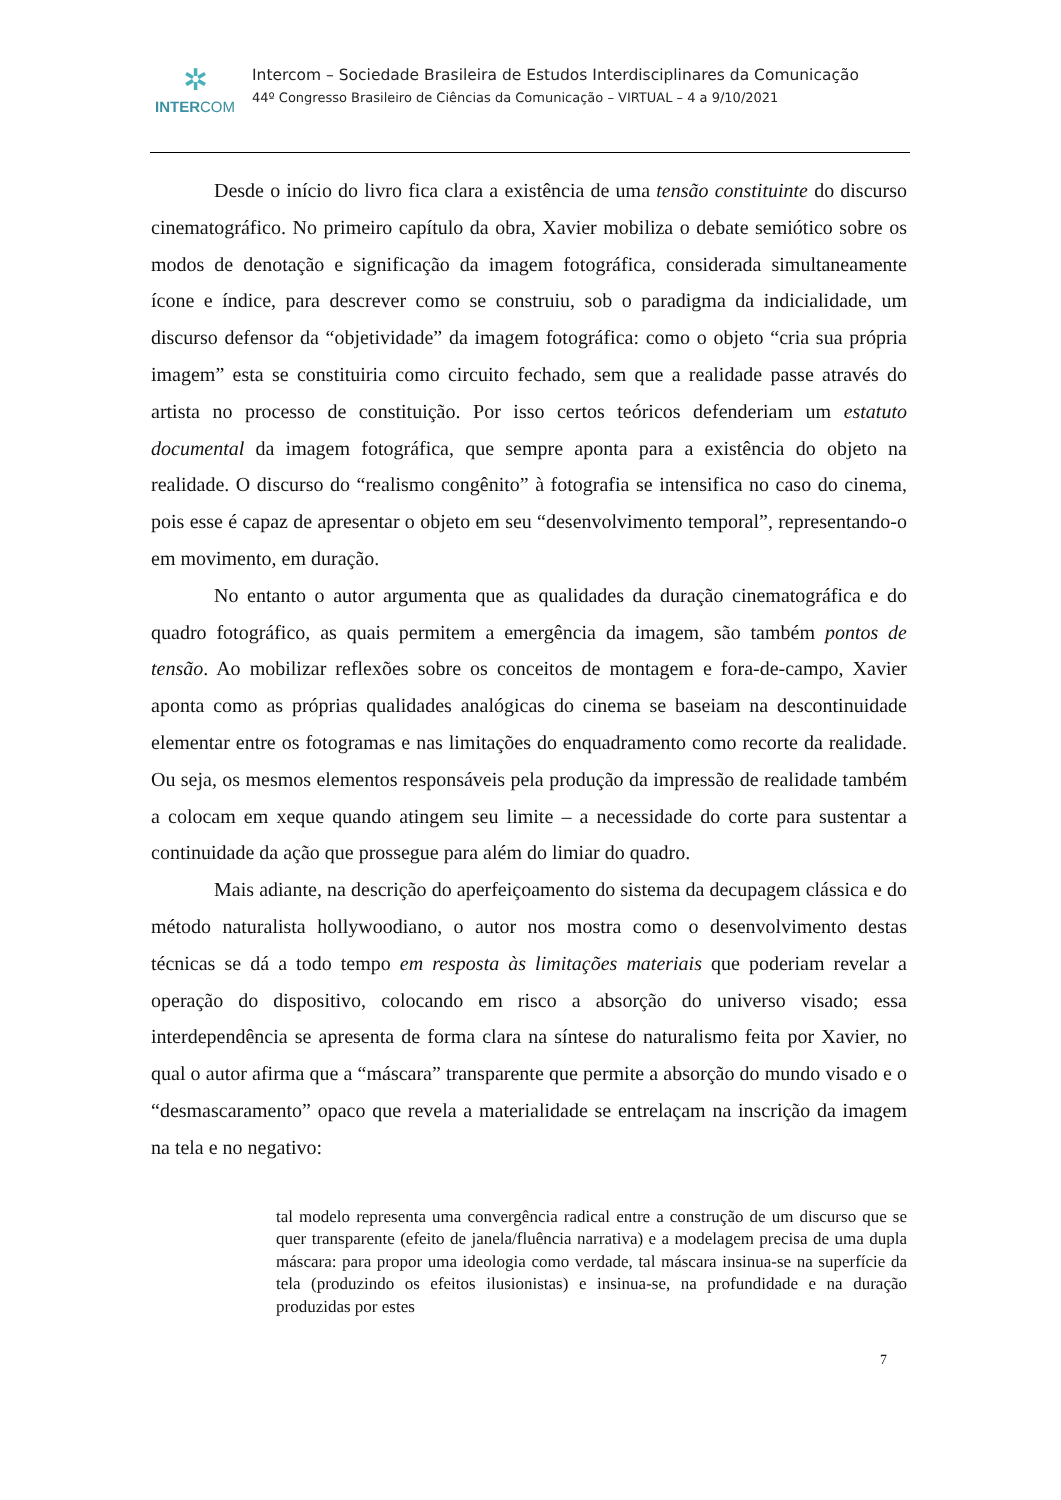✲
INTERCOM
Intercom – Sociedade Brasileira de Estudos Interdisciplinares da Comunicação
44º Congresso Brasileiro de Ciências da Comunicação – VIRTUAL – 4 a 9/10/2021
Desde o início do livro fica clara a existência de uma tensão constituinte do discurso cinematográfico. No primeiro capítulo da obra, Xavier mobiliza o debate semiótico sobre os modos de denotação e significação da imagem fotográfica, considerada simultaneamente ícone e índice, para descrever como se construiu, sob o paradigma da indicialidade, um discurso defensor da “objetividade” da imagem fotográfica: como o objeto “cria sua própria imagem” esta se constituiria como circuito fechado, sem que a realidade passe através do artista no processo de constituição. Por isso certos teóricos defenderiam um estatuto documental da imagem fotográfica, que sempre aponta para a existência do objeto na realidade. O discurso do “realismo congênito” à fotografia se intensifica no caso do cinema, pois esse é capaz de apresentar o objeto em seu “desenvolvimento temporal”, representando-o em movimento, em duração.
No entanto o autor argumenta que as qualidades da duração cinematográfica e do quadro fotográfico, as quais permitem a emergência da imagem, são também pontos de tensão. Ao mobilizar reflexões sobre os conceitos de montagem e fora-de-campo, Xavier aponta como as próprias qualidades analógicas do cinema se baseiam na descontinuidade elementar entre os fotogramas e nas limitações do enquadramento como recorte da realidade. Ou seja, os mesmos elementos responsáveis pela produção da impressão de realidade também a colocam em xeque quando atingem seu limite – a necessidade do corte para sustentar a continuidade da ação que prossegue para além do limiar do quadro.
Mais adiante, na descrição do aperfeiçoamento do sistema da decupagem clássica e do método naturalista hollywoodiano, o autor nos mostra como o desenvolvimento destas técnicas se dá a todo tempo em resposta às limitações materiais que poderiam revelar a operação do dispositivo, colocando em risco a absorção do universo visado; essa interdependência se apresenta de forma clara na síntese do naturalismo feita por Xavier, no qual o autor afirma que a “máscara” transparente que permite a absorção do mundo visado e o “desmascaramento” opaco que revela a materialidade se entrelaçam na inscrição da imagem na tela e no negativo:
tal modelo representa uma convergência radical entre a construção de um discurso que se quer transparente (efeito de janela/fluência narrativa) e a modelagem precisa de uma dupla máscara: para propor uma ideologia como verdade, tal máscara insinua-se na superfície da tela (produzindo os efeitos ilusionistas) e insinua-se, na profundidade e na duração produzidas por estes
7